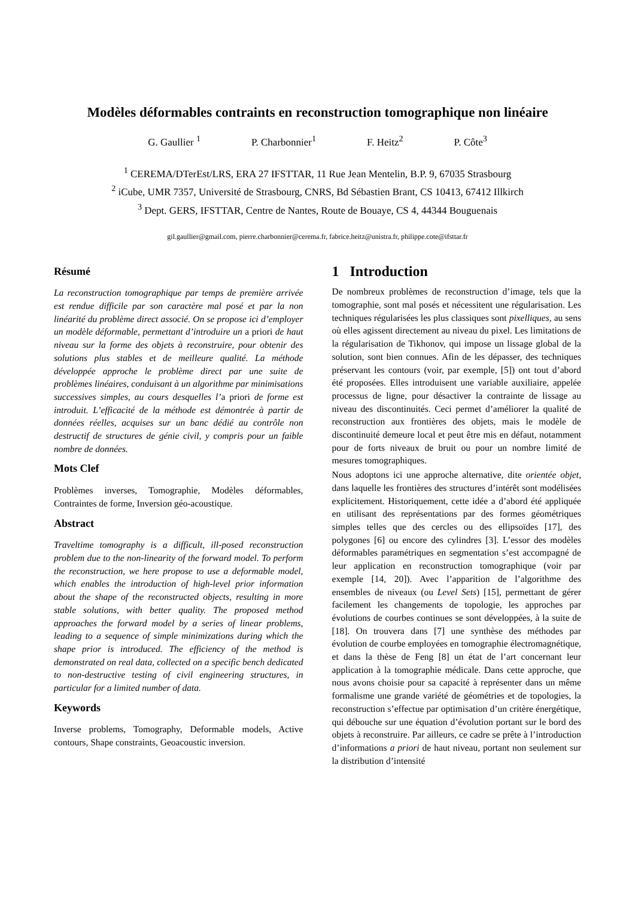Modèles déformables contraints en reconstruction tomographique non linéaire
G. Gaullier <sup>1</sup> P. Charbonnier<sup>1</sup> F. Heitz<sup>2</sup> P. Côte<sup>3</sup>
<sup>1</sup> CEREMA/DTerEst/LRS, ERA 27 IFSTTAR, 11 Rue Jean Mentelin, B.P. 9, 67035 Strasbourg
<sup>2</sup> iCube, UMR 7357, Université de Strasbourg, CNRS, Bd Sébastien Brant, CS 10413, 67412 Illkirch
<sup>3</sup> Dept. GERS, IFSTTAR, Centre de Nantes, Route de Bouaye, CS 4, 44344 Bouguenais
gil.gaullier@gmail.com, pierre.charbonnier@cerema.fr, fabrice.heitz@unistra.fr, philippe.cote@ifsttar.fr
Résumé
La reconstruction tomographique par temps de première arrivée est rendue difficile par son caractère mal posé et par la non linéarité du problème direct associé. On se propose ici d’employer un modèle déformable, permettant d’introduire un a priori de haut niveau sur la forme des objets à reconstruire, pour obtenir des solutions plus stables et de meilleure qualité. La méthode développée approche le problème direct par une suite de problèmes linéaires, conduisant à un algorithme par minimisations successives simples, au cours desquelles l’a priori de forme est introduit. L’efficacité de la méthode est démontrée à partir de données réelles, acquises sur un banc dédié au contrôle non destructif de structures de génie civil, y compris pour un faible nombre de données.
Mots Clef
Problèmes inverses, Tomographie, Modèles déformables, Contraintes de forme, Inversion géo-acoustique.
Abstract
Traveltime tomography is a difficult, ill-posed reconstruction problem due to the non-linearity of the forward model. To perform the reconstruction, we here propose to use a deformable model, which enables the introduction of high-level prior information about the shape of the reconstructed objects, resulting in more stable solutions, with better quality. The proposed method approaches the forward model by a series of linear problems, leading to a sequence of simple minimizations during which the shape prior is introduced. The efficiency of the method is demonstrated on real data, collected on a specific bench dedicated to non-destructive testing of civil engineering structures, in particular for a limited number of data.
Keywords
Inverse problems, Tomography, Deformable models, Active contours, Shape constraints, Geoacoustic inversion.
1 Introduction
De nombreux problèmes de reconstruction d’image, tels que la tomographie, sont mal posés et nécessitent une régularisation. Les techniques régularisées les plus classiques sont pixelliques, au sens où elles agissent directement au niveau du pixel. Les limitations de la régularisation de Tikhonov, qui impose un lissage global de la solution, sont bien connues. Afin de les dépasser, des techniques préservant les contours (voir, par exemple, [5]) ont tout d’abord été proposées. Elles introduisent une variable auxiliaire, appelée processus de ligne, pour désactiver la contrainte de lissage au niveau des discontinuités. Ceci permet d’améliorer la qualité de reconstruction aux frontières des objets, mais le modèle de discontinuité demeure local et peut être mis en défaut, notamment pour de forts niveaux de bruit ou pour un nombre limité de mesures tomographiques.
Nous adoptons ici une approche alternative, dite orientée objet, dans laquelle les frontières des structures d’intérêt sont modélisées explicitement. Historiquement, cette idée a d’abord été appliquée en utilisant des représentations par des formes géométriques simples telles que des cercles ou des ellipsoïdes [17], des polygones [6] ou encore des cylindres [3]. L’essor des modèles déformables paramétriques en segmentation s’est accompagné de leur application en reconstruction tomographique (voir par exemple [14, 20]). Avec l’apparition de l’algorithme des ensembles de niveaux (ou Level Sets) [15], permettant de gérer facilement les changements de topologie, les approches par évolutions de courbes continues se sont développées, à la suite de [18]. On trouvera dans [7] une synthèse des méthodes par évolution de courbe employées en tomographie électromagnétique, et dans la thèse de Feng [8] un état de l’art concernant leur application à la tomographie médicale. Dans cette approche, que nous avons choisie pour sa capacité à représenter dans un même formalisme une grande variété de géométries et de topologies, la reconstruction s’effectue par optimisation d’un critère énergétique, qui débouche sur une équation d’évolution portant sur le bord des objets à reconstruire. Par ailleurs, ce cadre se prête à l’introduction d’informations a priori de haut niveau, portant non seulement sur la distribution d’intensité